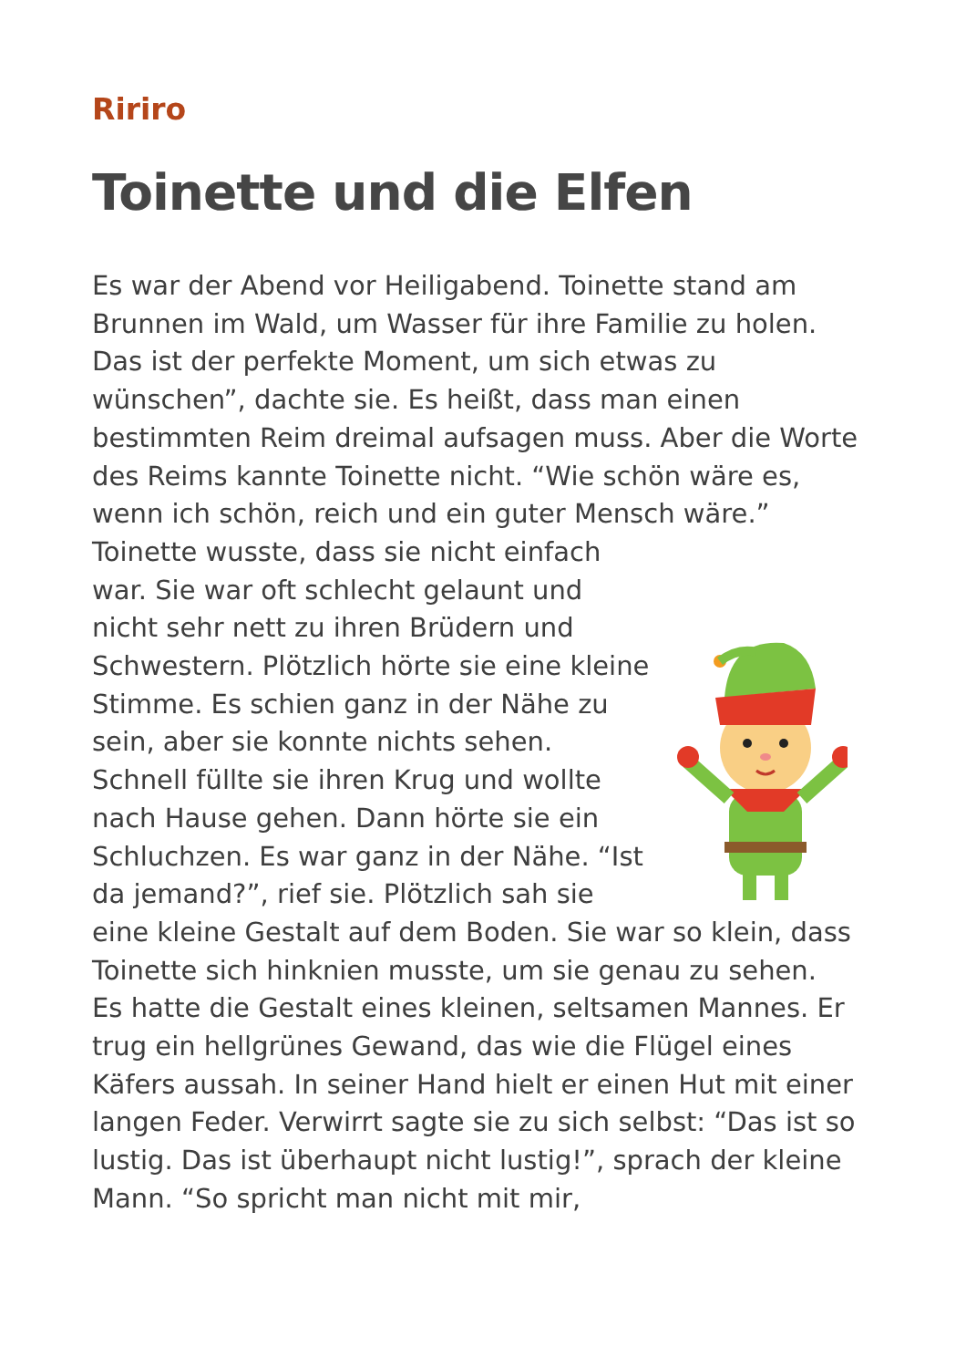Ririro
Toinette und die Elfen
Es war der Abend vor Heiligabend. Toinette stand am Brunnen im Wald, um Wasser für ihre Familie zu holen. Das ist der perfekte Moment, um sich etwas zu wünschen”, dachte sie. Es heißt, dass man einen bestimmten Reim dreimal aufsagen muss. Aber die Worte des Reims kannte Toinette nicht. “Wie schön wäre es, wenn ich schön, reich und ein guter Mensch wäre.”
Toinette wusste, dass sie nicht einfach war. Sie war oft schlecht gelaunt und nicht sehr nett zu ihren Brüdern und Schwestern. Plötzlich hörte sie eine kleine Stimme. Es schien ganz in der Nähe zu sein, aber sie konnte nichts sehen. Schnell füllte sie ihren Krug und wollte nach Hause gehen. Dann hörte sie ein Schluchzen. Es war ganz in der Nähe. “Ist da jemand?”, rief sie. Plötzlich sah sie eine kleine Gestalt auf dem Boden. Sie war so klein, dass Toinette sich hinknien musste, um sie genau zu sehen.
Es hatte die Gestalt eines kleinen, seltsamen Mannes. Er trug ein hellgrünes Gewand, das wie die Flügel eines Käfers aussah. In seiner Hand hielt er einen Hut mit einer langen Feder. Verwirrt sagte sie zu sich selbst: “Das ist so lustig. Das ist überhaupt nicht lustig!”, sprach der kleine Mann. “So spricht man nicht mit mir,